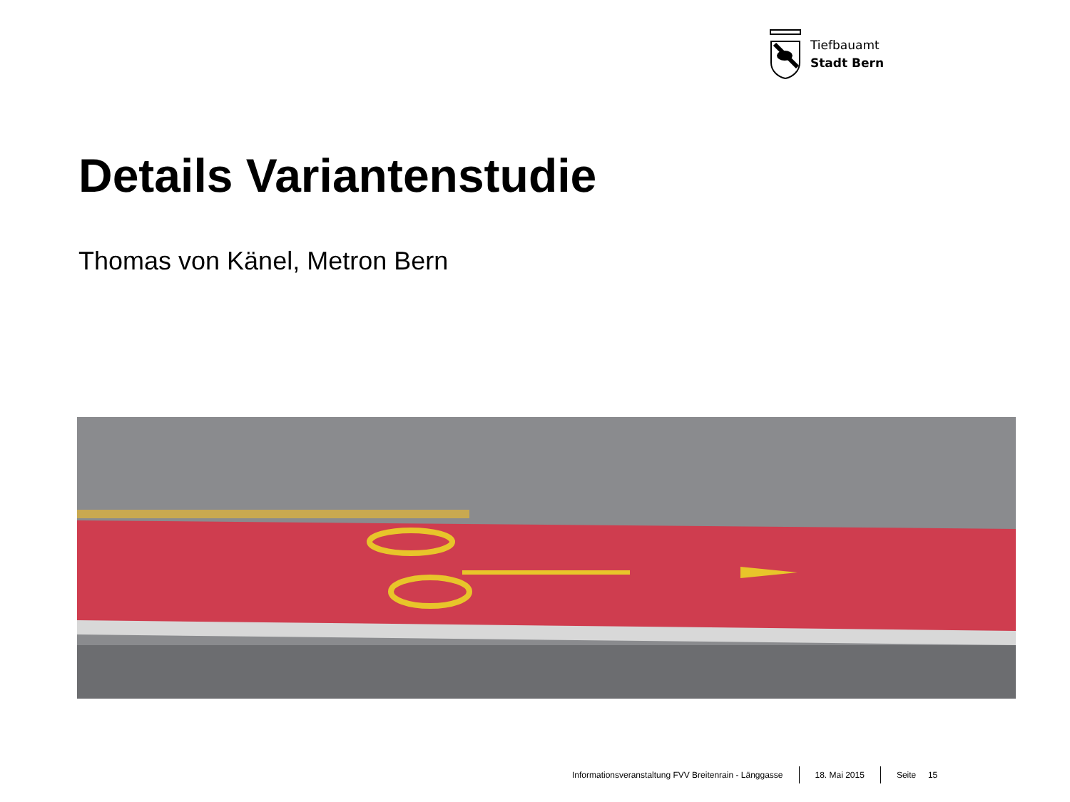Tiefbauamt
Stadt Bern
Details Variantenstudie
Thomas von Känel, Metron Bern
Informationsveranstaltung FVV Breitenrain - Länggasse 18. Mai 2015 Seite 15